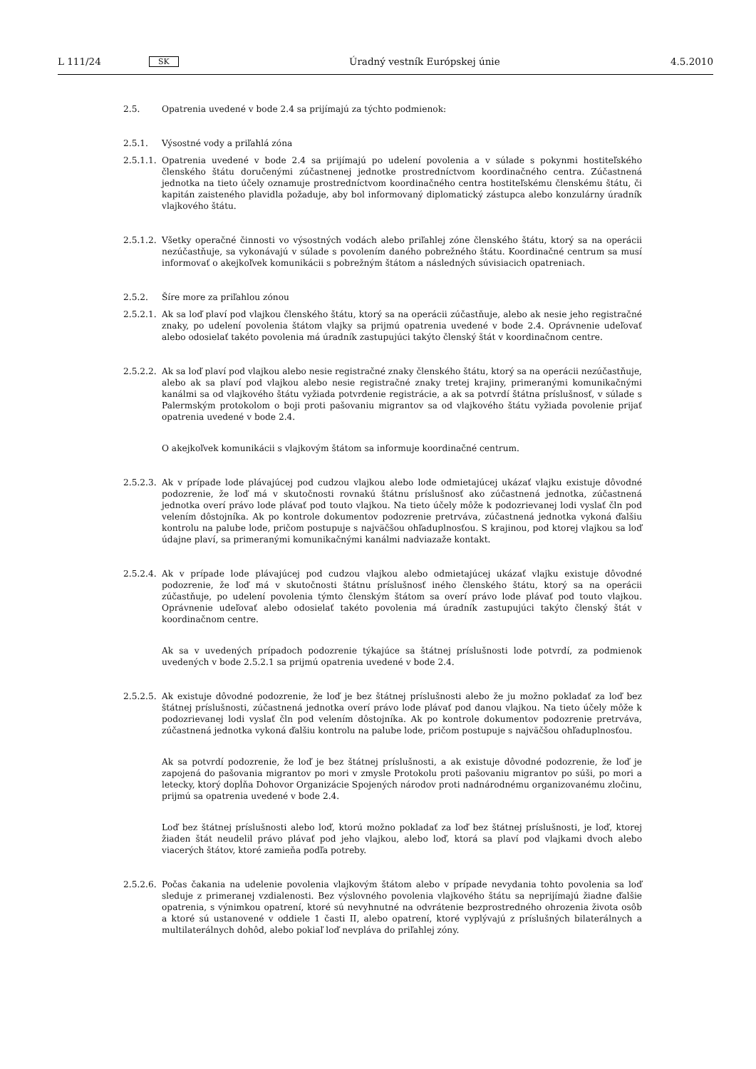L 111/24 SK Úradný vestník Európskej únie 4.5.2010
2.5. Opatrenia uvedené v bode 2.4 sa prijímajú za týchto podmienok:
2.5.1. Výsostné vody a priľahlá zóna
2.5.1.1. Opatrenia uvedené v bode 2.4 sa prijímajú po udelení povolenia a v súlade s pokynmi hostiteľského členského štátu doručenými zúčastnenej jednotke prostredníctvom koordinačného centra. Zúčastnená jednotka na tieto účely oznamuje prostredníctvom koordinačného centra hostiteľskému členskému štátu, či kapitán zaisteného plavidla požaduje, aby bol informovaný diplomatický zástupca alebo konzulárny úradník vlajkového štátu.
2.5.1.2. Všetky operačné činnosti vo výsostných vodách alebo priľahlej zóne členského štátu, ktorý sa na operácii nezúčastňuje, sa vykonávajú v súlade s povolením daného pobrežného štátu. Koordinačné centrum sa musí informovať o akejkoľvek komunikácii s pobrežným štátom a následných súvisiacich opatreniach.
2.5.2. Šíre more za priľahlou zónou
2.5.2.1. Ak sa loď plaví pod vlajkou členského štátu, ktorý sa na operácii zúčastňuje, alebo ak nesie jeho registračné znaky, po udelení povolenia štátom vlajky sa prijmú opatrenia uvedené v bode 2.4. Oprávnenie udeľovať alebo odosielať takéto povolenia má úradník zastupujúci takýto členský štát v koordinačnom centre.
2.5.2.2. Ak sa loď plaví pod vlajkou alebo nesie registračné znaky členského štátu, ktorý sa na operácii nezúčastňuje, alebo ak sa plaví pod vlajkou alebo nesie registračné znaky tretej krajiny, primeranými komunikačnými kanálmi sa od vlajkového štátu vyžiada potvrdenie registrácie, a ak sa potvrdí štátna príslušnosť, v súlade s Palermským protokolom o boji proti pašovaniu migrantov sa od vlajkového štátu vyžiada povolenie prijať opatrenia uvedené v bode 2.4.
O akejkoľvek komunikácii s vlajkovým štátom sa informuje koordinačné centrum.
2.5.2.3. Ak v prípade lode plávajúcej pod cudzou vlajkou alebo lode odmietajúcej ukázať vlajku existuje dôvodné podozrenie, že loď má v skutočnosti rovnakú štátnu príslušnosť ako zúčastnená jednotka, zúčastnená jednotka overí právo lode plávať pod touto vlajkou. Na tieto účely môže k podozrievanej lodi vyslať čln pod velením dôstojníka. Ak po kontrole dokumentov podozrenie pretrváva, zúčastnená jednotka vykoná ďalšiu kontrolu na palube lode, pričom postupuje s najväčšou ohľaduplnosťou. S krajinou, pod ktorej vlajkou sa loď údajne plaví, sa primeranými komunikačnými kanálmi nadviazaže kontakt.
2.5.2.4. Ak v prípade lode plávajúcej pod cudzou vlajkou alebo odmietajúcej ukázať vlajku existuje dôvodné podozrenie, že loď má v skutočnosti štátnu príslušnosť iného členského štátu, ktorý sa na operácii zúčastňuje, po udelení povolenia týmto členským štátom sa overí právo lode plávať pod touto vlajkou. Oprávnenie udeľovať alebo odosielať takéto povolenia má úradník zastupujúci takýto členský štát v koordinačnom centre.
Ak sa v uvedených prípadoch podozrenie týkajúce sa štátnej príslušnosti lode potvrdí, za podmienok uvedených v bode 2.5.2.1 sa prijmú opatrenia uvedené v bode 2.4.
2.5.2.5. Ak existuje dôvodné podozrenie, že loď je bez štátnej príslušnosti alebo že ju možno pokladať za loď bez štátnej príslušnosti, zúčastnená jednotka overí právo lode plávať pod danou vlajkou. Na tieto účely môže k podozrievanej lodi vyslať čln pod velením dôstojníka. Ak po kontrole dokumentov podozrenie pretrváva, zúčastnená jednotka vykoná ďalšiu kontrolu na palube lode, pričom postupuje s najväčšou ohľaduplnosťou.
Ak sa potvrdí podozrenie, že loď je bez štátnej príslušnosti, a ak existuje dôvodné podozrenie, že loď je zapojená do pašovania migrantov po mori v zmysle Protokolu proti pašovaniu migrantov po súši, po mori a letecky, ktorý dopĺňa Dohovor Organizácie Spojených národov proti nadnárodnému organizovanému zločinu, prijmú sa opatrenia uvedené v bode 2.4.
Loď bez štátnej príslušnosti alebo loď, ktorú možno pokladať za loď bez štátnej príslušnosti, je loď, ktorej žiaden štát neudelil právo plávať pod jeho vlajkou, alebo loď, ktorá sa plaví pod vlajkami dvoch alebo viacerých štátov, ktoré zamieňa podľa potreby.
2.5.2.6. Počas čakania na udelenie povolenia vlajkovým štátom alebo v prípade nevydania tohto povolenia sa loď sleduje z primeranej vzdialenosti. Bez výslovného povolenia vlajkového štátu sa neprijímajú žiadne ďalšie opatrenia, s výnimkou opatrení, ktoré sú nevyhnutné na odvrátenie bezprostredného ohrozenia života osôb a ktoré sú ustanovené v oddiele 1 časti II, alebo opatrení, ktoré vyplývajú z príslušných bilaterálnych a multilaterálnych dohôd, alebo pokiaľ loď nevpláva do priľahlej zóny.